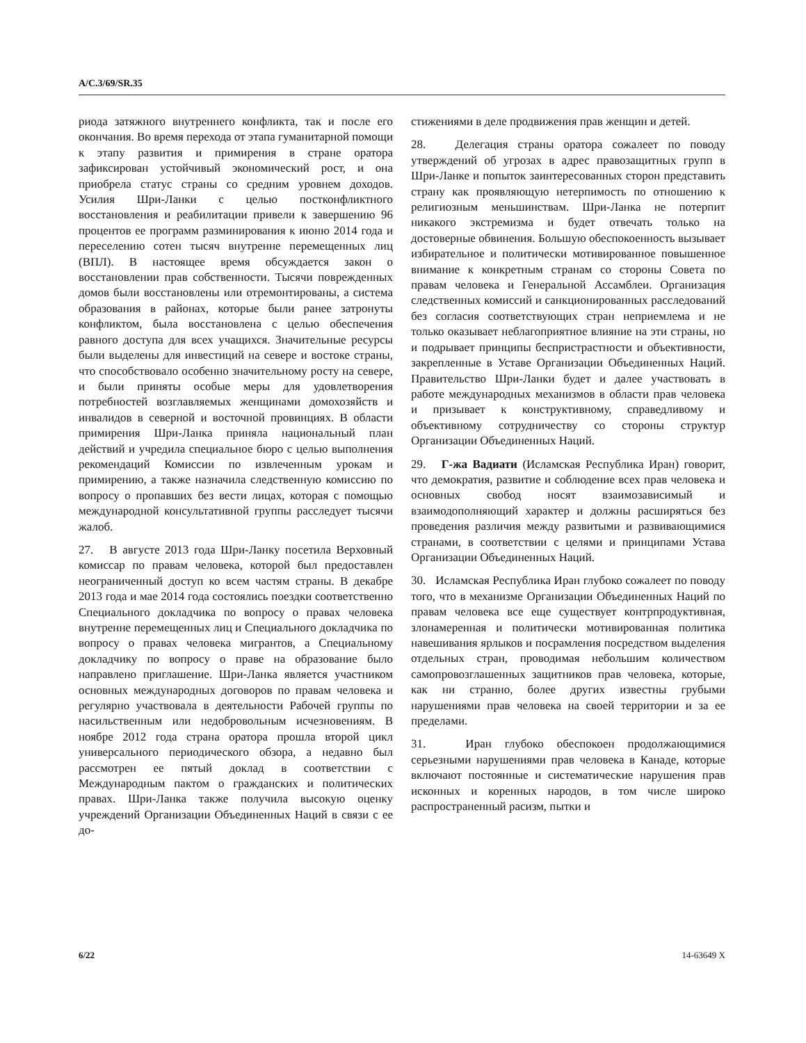A/C.3/69/SR.35
риода затяжного внутреннего конфликта, так и после его окончания. Во время перехода от этапа гуманитарной помощи к этапу развития и примирения в стране оратора зафиксирован устойчивый экономический рост, и она приобрела статус страны со средним уровнем доходов. Усилия Шри-Ланки с целью постконфликтного восстановления и реабилитации привели к завершению 96 процентов ее программ разминирования к июню 2014 года и переселению сотен тысяч внутренне перемещенных лиц (ВПЛ). В настоящее время обсуждается закон о восстановлении прав собственности. Тысячи поврежденных домов были восстановлены или отремонтированы, а система образования в районах, которые были ранее затронуты конфликтом, была восстановлена с целью обеспечения равного доступа для всех учащихся. Значительные ресурсы были выделены для инвестиций на севере и востоке страны, что способствовало особенно значительному росту на севере, и были приняты особые меры для удовлетворения потребностей возглавляемых женщинами домохозяйств и инвалидов в северной и восточной провинциях. В области примирения Шри-Ланка приняла национальный план действий и учредила специальное бюро с целью выполнения рекомендаций Комиссии по извлеченным урокам и примирению, а также назначила следственную комиссию по вопросу о пропавших без вести лицах, которая с помощью международной консультативной группы расследует тысячи жалоб.
27. В августе 2013 года Шри-Ланку посетила Верховный комиссар по правам человека, которой был предоставлен неограниченный доступ ко всем частям страны. В декабре 2013 года и мае 2014 года состоялись поездки соответственно Специального докладчика по вопросу о правах человека внутренне перемещенных лиц и Специального докладчика по вопросу о правах человека мигрантов, а Специальному докладчику по вопросу о праве на образование было направлено приглашение. Шри-Ланка является участником основных международных договоров по правам человека и регулярно участвовала в деятельности Рабочей группы по насильственным или недобровольным исчезновениям. В ноябре 2012 года страна оратора прошла второй цикл универсального периодического обзора, а недавно был рассмотрен ее пятый доклад в соответствии с Международным пактом о гражданских и политических правах. Шри-Ланка также получила высокую оценку учреждений Организации Объединенных Наций в связи с ее до-
стижениями в деле продвижения прав женщин и детей.
28. Делегация страны оратора сожалеет по поводу утверждений об угрозах в адрес правозащитных групп в Шри-Ланке и попыток заинтересованных сторон представить страну как проявляющую нетерпимость по отношению к религиозным меньшинствам. Шри-Ланка не потерпит никакого экстремизма и будет отвечать только на достоверные обвинения. Большую обеспокоенность вызывает избирательное и политически мотивированное повышенное внимание к конкретным странам со стороны Совета по правам человека и Генеральной Ассамблеи. Организация следственных комиссий и санкционированных расследований без согласия соответствующих стран неприемлема и не только оказывает неблагоприятное влияние на эти страны, но и подрывает принципы беспристрастности и объективности, закрепленные в Уставе Организации Объединенных Наций. Правительство Шри-Ланки будет и далее участвовать в работе международных механизмов в области прав человека и призывает к конструктивному, справедливому и объективному сотрудничеству со стороны структур Организации Объединенных Наций.
29. Г-жа Вадиати (Исламская Республика Иран) говорит, что демократия, развитие и соблюдение всех прав человека и основных свобод носят взаимозависимый и взаимодополняющий характер и должны расширяться без проведения различия между развитыми и развивающимися странами, в соответствии с целями и принципами Устава Организации Объединенных Наций.
30. Исламская Республика Иран глубоко сожалеет по поводу того, что в механизме Организации Объединенных Наций по правам человека все еще существует контрпродуктивная, злонамеренная и политически мотивированная политика навешивания ярлыков и посрамления посредством выделения отдельных стран, проводимая небольшим количеством самопровозглашенных защитников прав человека, которые, как ни странно, более других известны грубыми нарушениями прав человека на своей территории и за ее пределами.
31. Иран глубоко обеспокоен продолжающимися серьезными нарушениями прав человека в Канаде, которые включают постоянные и систематические нарушения прав исконных и коренных народов, в том числе широко распространенный расизм, пытки и
6/22 14-63649 X